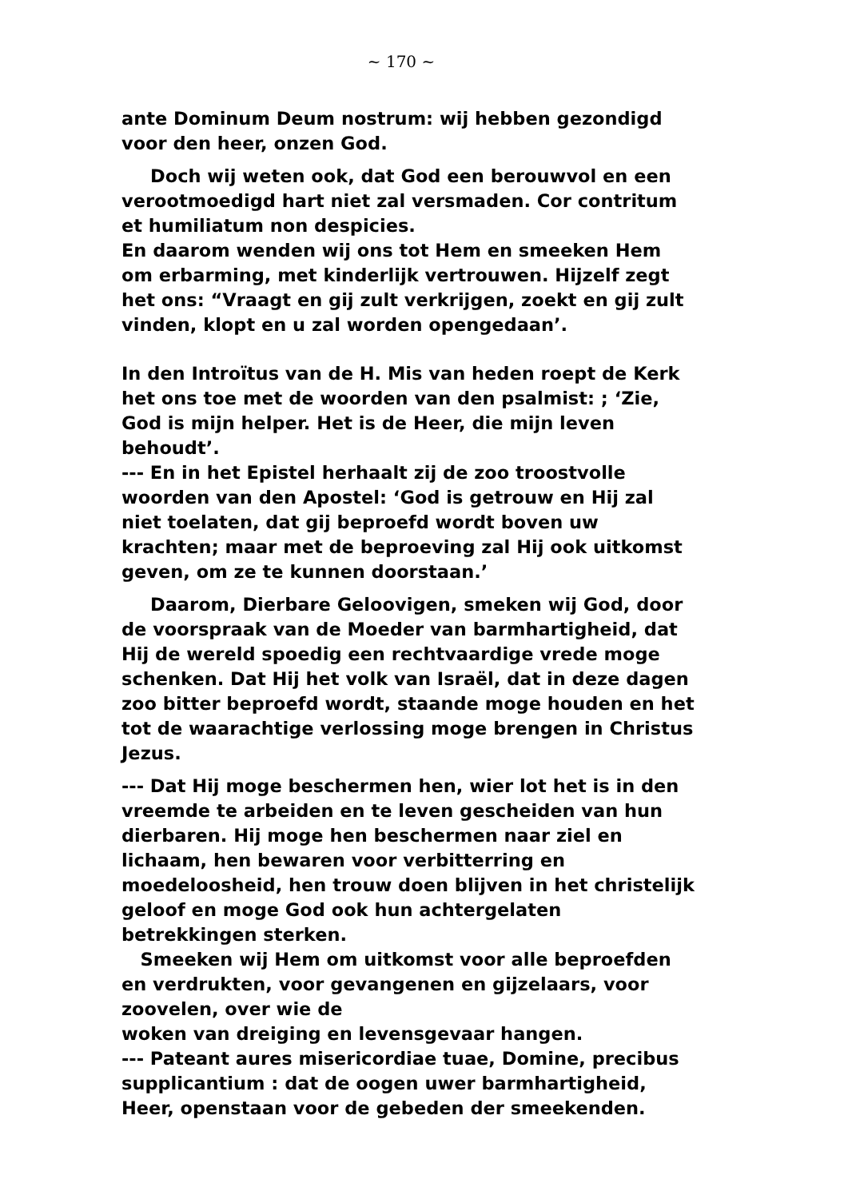~ 170 ~
ante Dominum Deum nostrum: wij hebben gezondigd voor den heer, onzen God.
Doch wij weten ook, dat God een berouwvol en een verootmoedigd hart niet zal versmaden. Cor contritum et humiliatum non despicies.
En daarom wenden wij ons tot Hem en smeeken Hem om erbarming, met kinderlijk vertrouwen. Hijzelf zegt het ons: “Vraagt en gij zult verkrijgen, zoekt en gij zult vinden, klopt en u zal worden opengedaan’.
In den Introïtus van de H. Mis van heden roept de Kerk het ons toe met de woorden van den psalmist: ; ‘Zie, God is mijn helper. Het is de Heer, die mijn leven behoudt’.
--- En in het Epistel herhaalt zij de zoo troostvolle woorden van den Apostel: ‘God is getrouw en Hij zal niet toelaten, dat gij beproefd wordt boven uw krachten; maar met de beproeving zal Hij ook uitkomst geven, om ze te kunnen doorstaan.’
Daarom, Dierbare Geloovigen, smeken wij God, door de voorspraak van de Moeder van barmhartigheid, dat Hij de wereld spoedig een rechtvaardige vrede moge schenken. Dat Hij het volk van Israël, dat in deze dagen zoo bitter beproefd wordt, staande moge houden en het tot de waarachtige verlossing moge brengen in Christus Jezus.
--- Dat Hij moge beschermen hen, wier lot het is in den vreemde te arbeiden en te leven gescheiden van hun dierbaren. Hij moge hen beschermen naar ziel en lichaam, hen bewaren voor verbitterring en moedeloosheid, hen trouw doen blijven in het christelijk geloof en moge God ook hun achtergelaten betrekkingen sterken.
Smeeken wij Hem om uitkomst voor alle beproefden en verdrukten, voor gevangenen en gijzelaars, voor zoovelen, over wie de
woken van dreiging en levensgevaar hangen.
--- Pateant aures misericordiae tuae, Domine, precibus supplicantium : dat de oogen uwer barmhartigheid, Heer, openstaan voor de gebeden der smeekenden.